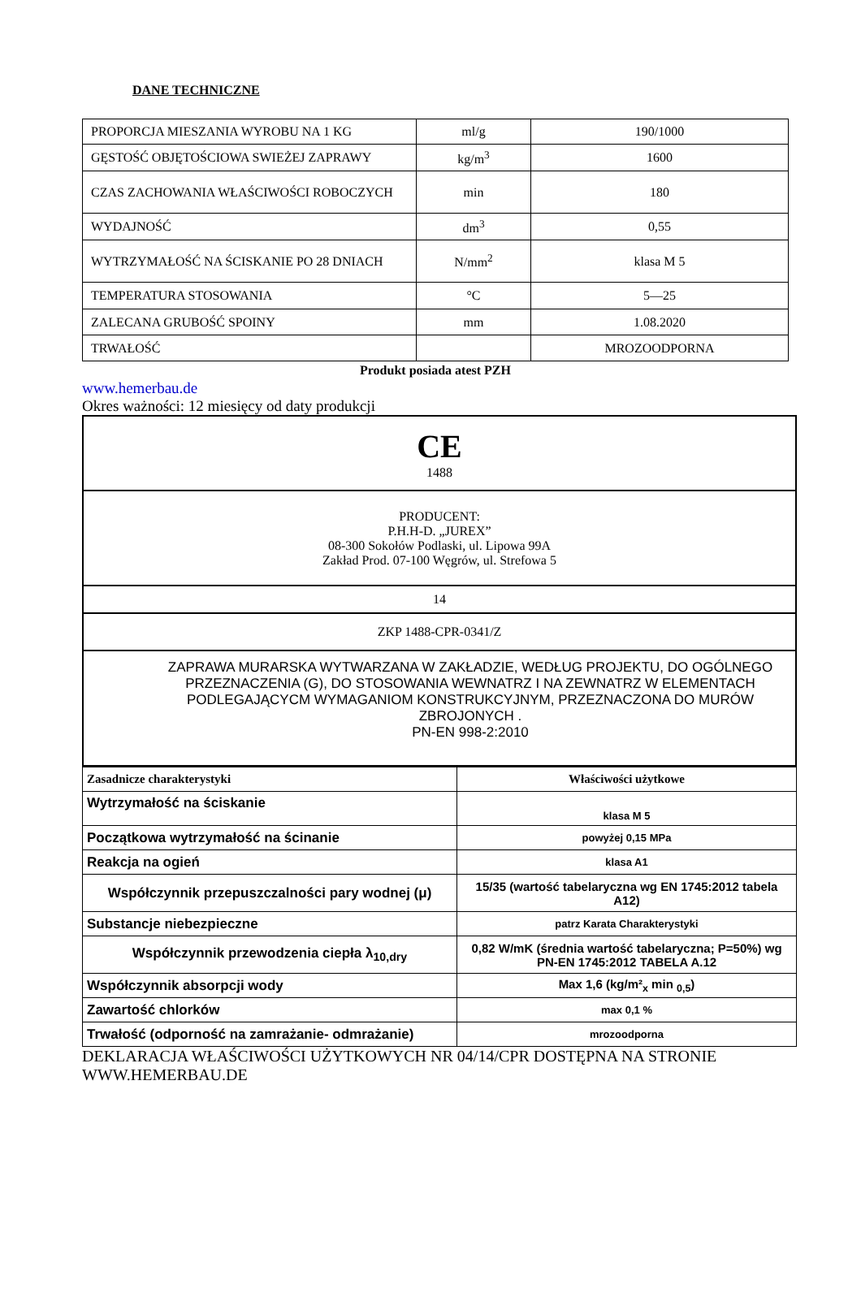DANE TECHNICZNE
| PROPORCJA MIESZANIA WYROBU NA 1 KG | ml/g | 190/1000 |
| GĘSTOŚĆ OBJĘTOŚCIOWA SWIEŻEJ ZAPRAWY | kg/m<sup>3</sup> | 1600 |
| CZAS ZACHOWANIA WŁAŚCIWOŚCI ROBOCZYCH | min | 180 |
| WYDAJNOŚĆ | dm<sup>3</sup> | 0,55 |
| WYTRZYMAŁOŚĆ NA ŚCISKANIE PO 28 DNIACH | N/mm<sup>2</sup> | klasa M 5 |
| TEMPERATURA STOSOWANIA | °C | 5—25 |
| ZALECANA GRUBOŚĆ SPOINY | mm | 1.08.2020 |
| TRWAŁOŚĆ | | MROZOODPORNA |
Produkt posiada atest PZH
www.hemerbau.de
Okres ważności: 12 miesięcy od daty produkcji
| CE 1488 |
| PRODUCENT: P.H.H-D. „JUREX” 08-300 Sokołów Podlaski, ul. Lipowa 99A Zakład Prod. 07-100 Węgrów, ul. Strefowa 5 |
| 14 |
| ZKP 1488-CPR-0341/Z |
| ZAPRAWA MURARSKA WYTWARZANA W ZAKŁADZIE, WEDŁUG PROJEKTU, DO OGÓLNEGO PRZEZNACZENIA (G), DO STOSOWANIA WEWNATRZ I NA ZEWNATRZ W ELEMENTACH PODLEGAJĄCYCM WYMAGANIOM KONSTRUKCYJNYM, PRZEZNACZONA DO MURÓW ZBROJONYCH . PN-EN 998-2:2010 |
| Zasadnicze charakterystyki | Właściwości użytkowe |
| Wytrzymałość na ściskanie | klasa M 5 |
| Początkowa wytrzymałość na ścinanie | powyżej 0,15 MPa |
| Reakcja na ogień | klasa A1 |
| Współczynnik przepuszczalności pary wodnej (μ) | 15/35 (wartość tabelaryczna wg EN 1745:2012 tabela A12) |
| Substancje niebezpieczne | patrz Karata Charakterystyki |
| Współczynnik przewodzenia ciepła λ<sub>10,dry</sub> | 0,82 W/mK (średnia wartość tabelaryczna; P=50%) wg PN-EN 1745:2012 TABELA A.12 |
| Współczynnik absorpcji wody | Max 1,6 (kg/m²<sub>x</sub> min <sub>0,5</sub>) |
| Zawartość chlorków | max 0,1 % |
| Trwałość (odporność na zamrażanie- odmrażanie) | mrozoodporna |
DEKLARACJA WŁAŚCIWOŚCI UŻYTKOWYCH NR 04/14/CPR DOSTĘPNA NA STRONIE WWW.HEMERBAU.DE